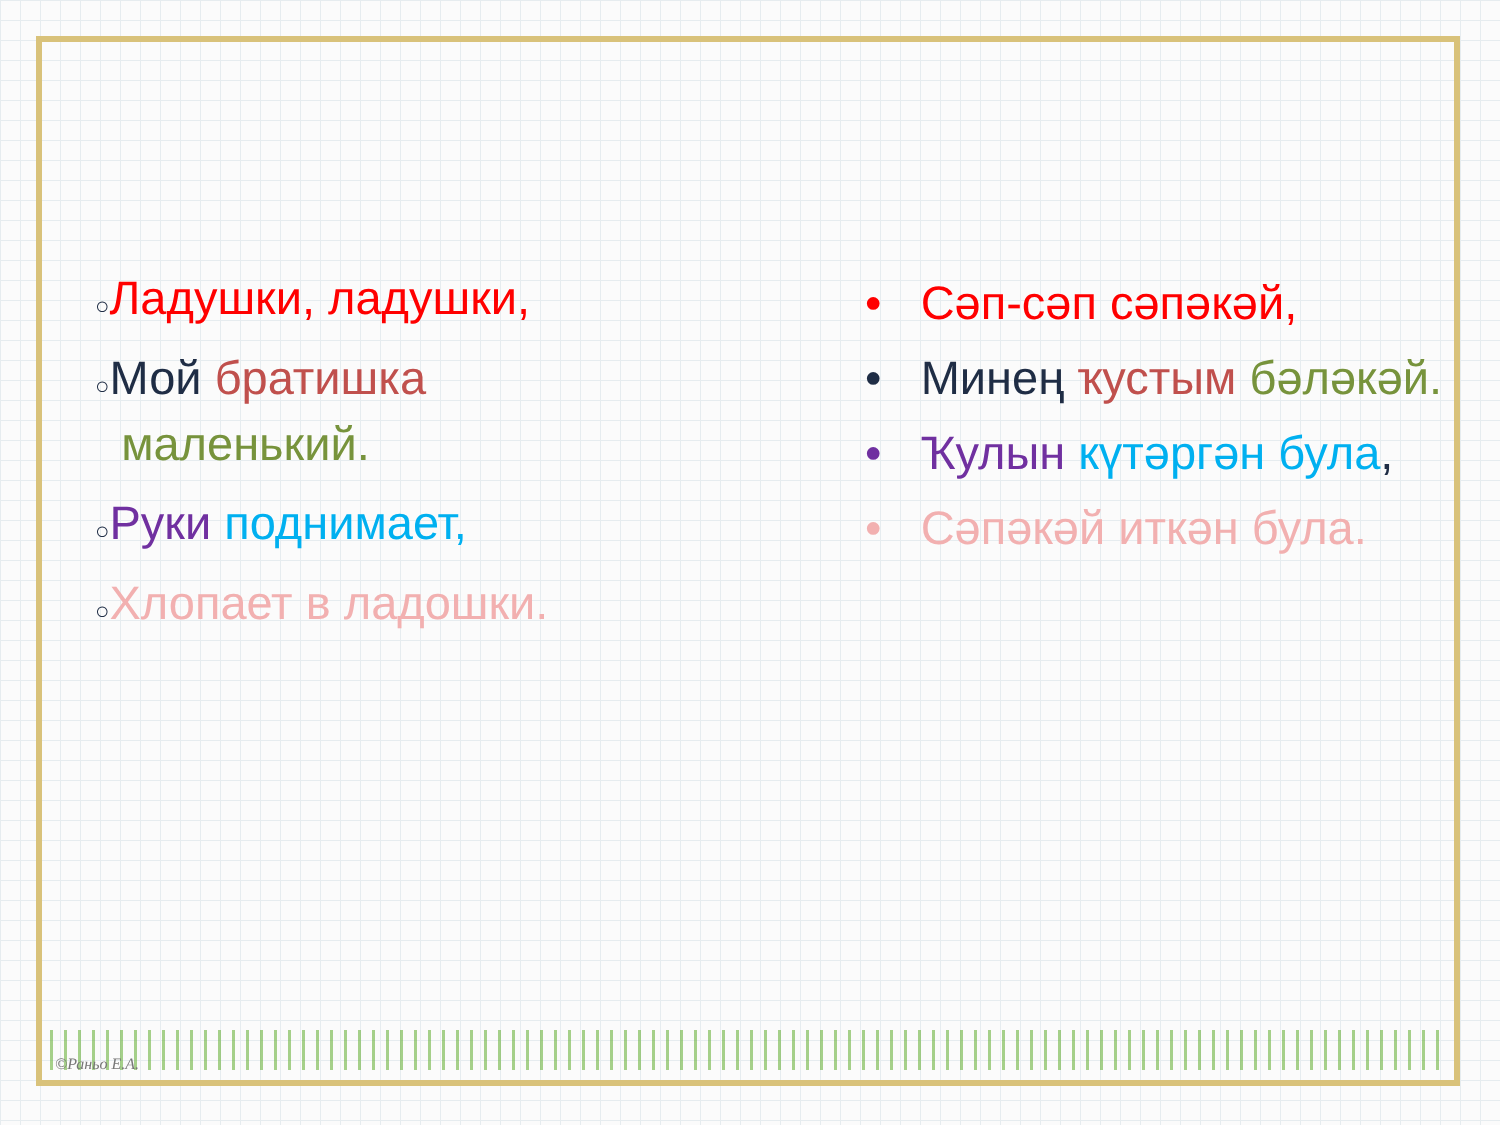○Ладушки, ладушки,
○Мой братишка
маленький.
○Руки поднимает,
○Хлопает в ладошки.
• Сәп-сәп сәпәкәй,
• Минең ҡустым бәләкәй.
• Ҡулын күтәргән була,
• Сәпәкәй иткән була.
©Раньо Е.А.